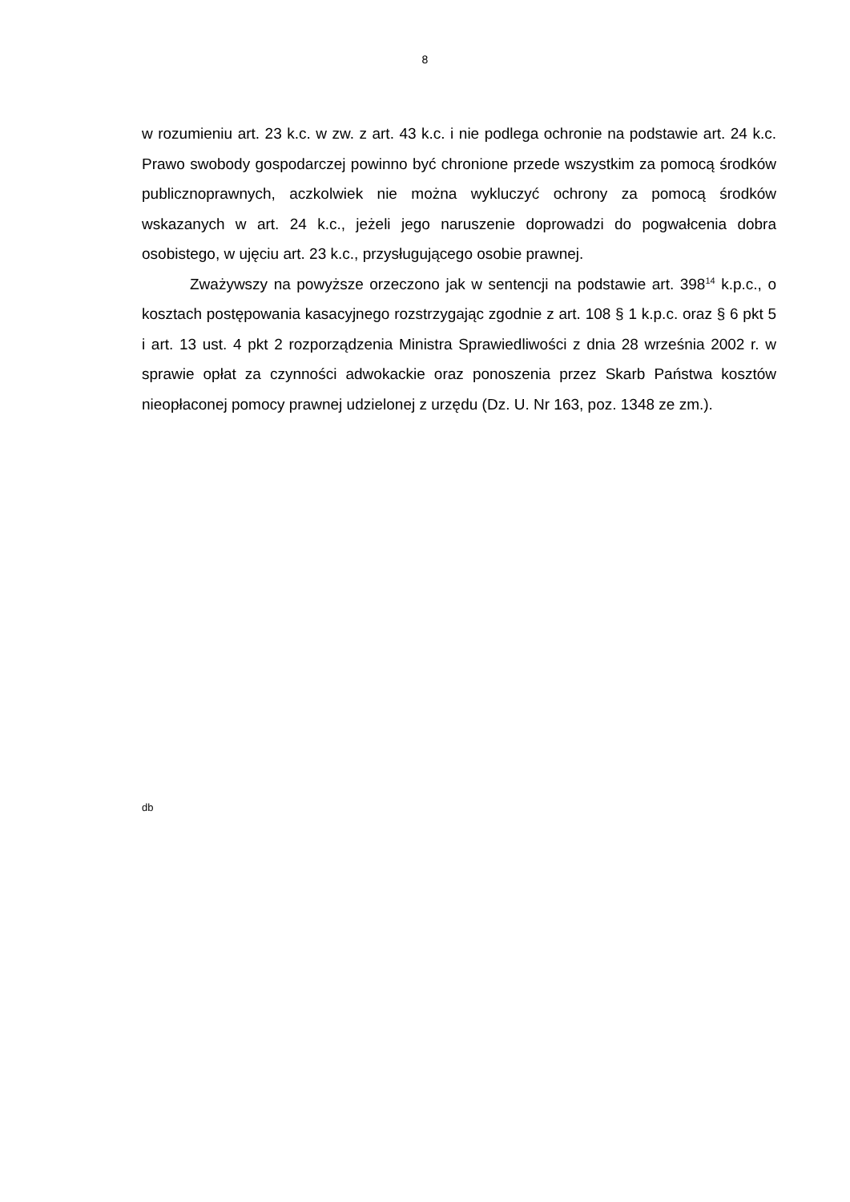8
w rozumieniu art. 23 k.c. w zw. z art. 43 k.c. i nie podlega ochronie na podstawie art. 24 k.c. Prawo swobody gospodarczej powinno być chronione przede wszystkim za pomocą środków publicznoprawnych, aczkolwiek nie można wykluczyć ochrony za pomocą środków wskazanych w art. 24 k.c., jeżeli jego naruszenie doprowadzi do pogwałcenia dobra osobistego, w ujęciu art. 23 k.c., przysługującego osobie prawnej.
Zważywszy na powyższe orzeczono jak w sentencji na podstawie art. 398<sup>14</sup> k.p.c., o kosztach postępowania kasacyjnego rozstrzygając zgodnie z art. 108 § 1 k.p.c. oraz § 6 pkt 5 i art. 13 ust. 4 pkt 2 rozporządzenia Ministra Sprawiedliwości z dnia 28 września 2002 r. w sprawie opłat za czynności adwokackie oraz ponoszenia przez Skarb Państwa kosztów nieopłaconej pomocy prawnej udzielonej z urzędu (Dz. U. Nr 163, poz. 1348 ze zm.).
db